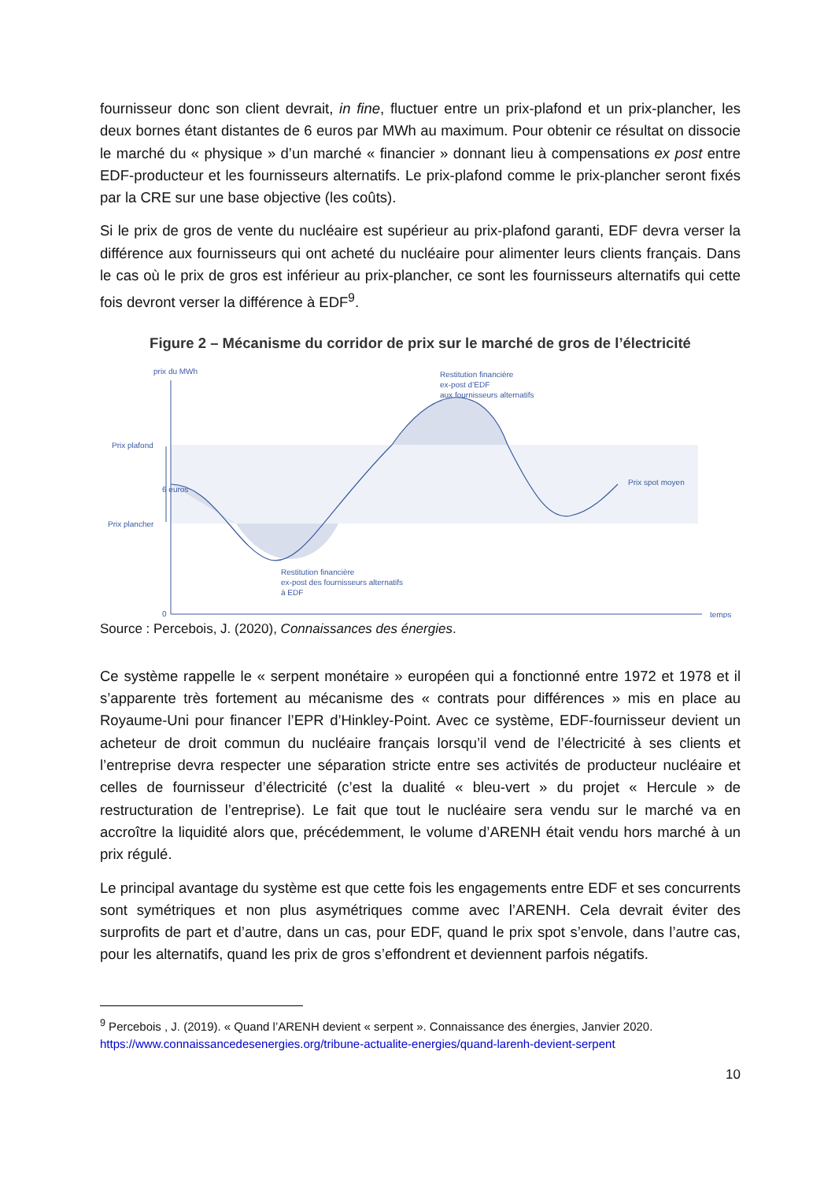fournisseur donc son client devrait, in fine, fluctuer entre un prix-plafond et un prix-plancher, les deux bornes étant distantes de 6 euros par MWh au maximum. Pour obtenir ce résultat on dissocie le marché du « physique » d’un marché « financier » donnant lieu à compensations ex post entre EDF-producteur et les fournisseurs alternatifs. Le prix-plafond comme le prix-plancher seront fixés par la CRE sur une base objective (les coûts).
Si le prix de gros de vente du nucléaire est supérieur au prix-plafond garanti, EDF devra verser la différence aux fournisseurs qui ont acheté du nucléaire pour alimenter leurs clients français. Dans le cas où le prix de gros est inférieur au prix-plancher, ce sont les fournisseurs alternatifs qui cette fois devront verser la différence à EDF<sup>9</sup>.
Figure 2 – Mécanisme du corridor de prix sur le marché de gros de l’électricité
prix du MWh
Prix plafond
Prix plancher
0
Restitution financière
ex-post d’EDF
aux fournisseurs alternatifs
Prix spot moyen
Restitution financière
ex-post des fournisseurs alternatifs
à EDF
temps
6 euros
Source : Percebois, J. (2020), Connaissances des énergies.
Ce système rappelle le « serpent monétaire » européen qui a fonctionné entre 1972 et 1978 et il s’apparente très fortement au mécanisme des « contrats pour différences » mis en place au Royaume-Uni pour financer l’EPR d’Hinkley-Point. Avec ce système, EDF-fournisseur devient un acheteur de droit commun du nucléaire français lorsqu’il vend de l’électricité à ses clients et l’entreprise devra respecter une séparation stricte entre ses activités de producteur nucléaire et celles de fournisseur d’électricité (c’est la dualité « bleu-vert » du projet « Hercule » de restructuration de l’entreprise). Le fait que tout le nucléaire sera vendu sur le marché va en accroître la liquidité alors que, précédemment, le volume d’ARENH était vendu hors marché à un prix régulé.
Le principal avantage du système est que cette fois les engagements entre EDF et ses concurrents sont symétriques et non plus asymétriques comme avec l’ARENH. Cela devrait éviter des surprofits de part et d’autre, dans un cas, pour EDF, quand le prix spot s’envole, dans l’autre cas, pour les alternatifs, quand les prix de gros s’effondrent et deviennent parfois négatifs.
<sup>9</sup> Percebois , J. (2019). « Quand l’ARENH devient « serpent ». Connaissance des énergies, Janvier 2020.
https://www.connaissancedesenergies.org/tribune-actualite-energies/quand-larenh-devient-serpent
10